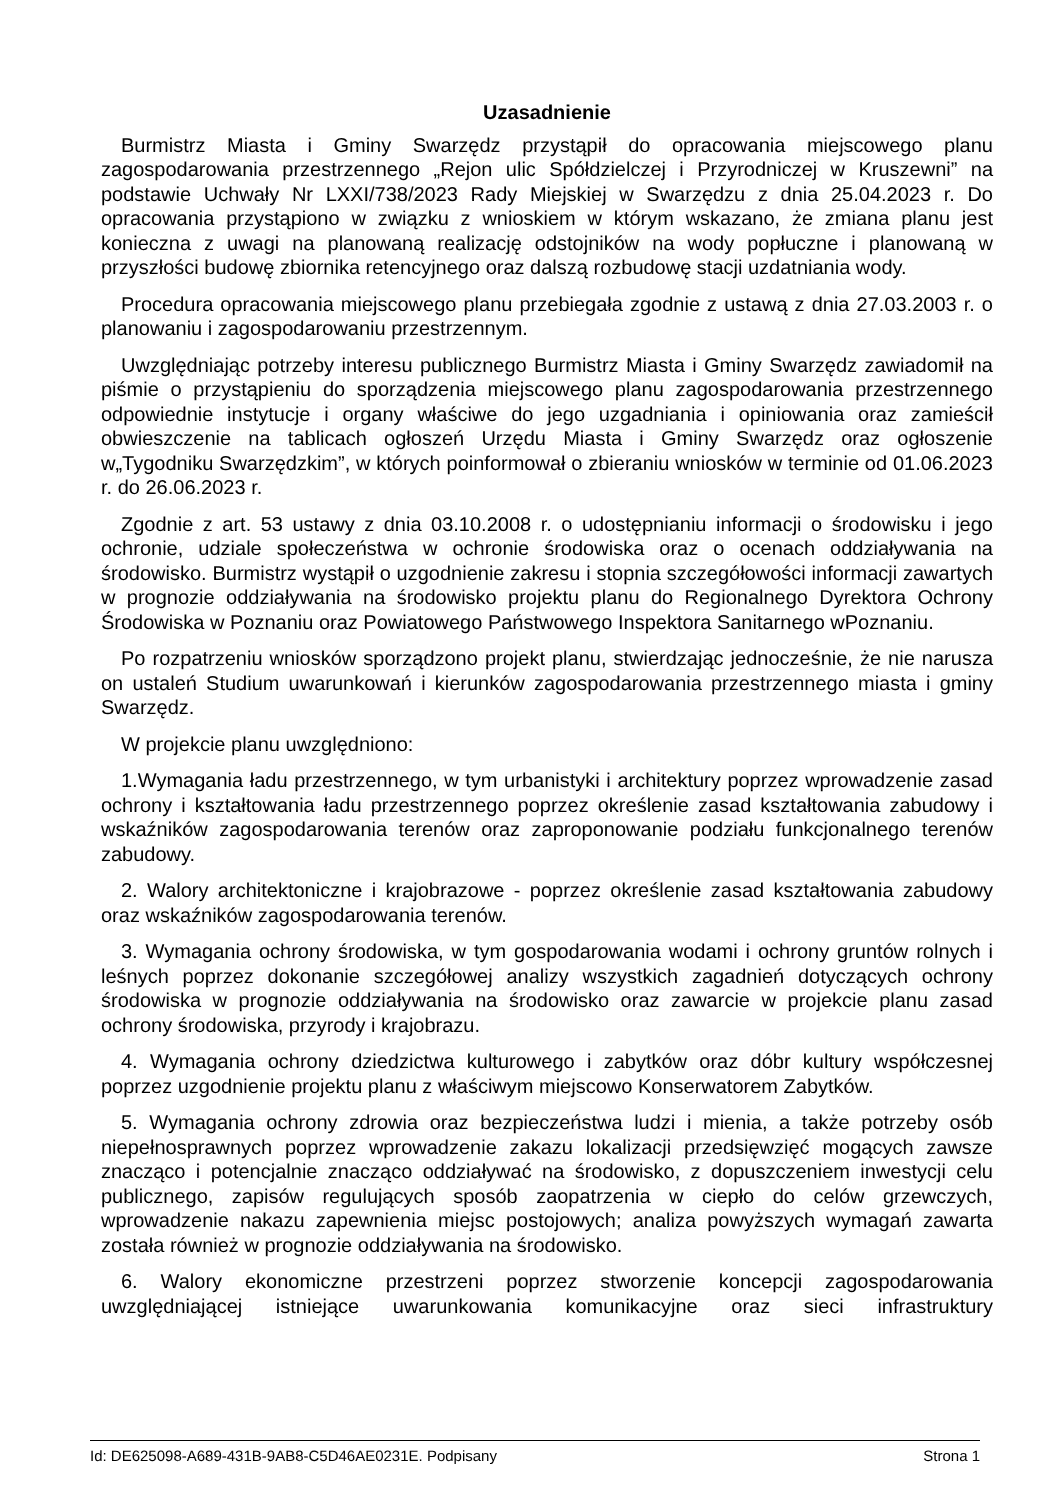Uzasadnienie
Burmistrz Miasta i Gminy Swarzędz przystąpił do opracowania miejscowego planu zagospodarowania przestrzennego „Rejon ulic Spółdzielczej i Przyrodniczej w Kruszewni” na podstawie Uchwały Nr LXXI/738/2023 Rady Miejskiej w Swarzędzu z dnia 25.04.2023 r. Do opracowania przystąpiono w związku z wnioskiem w którym wskazano, że zmiana planu jest konieczna z uwagi na planowaną realizację odstojników na wody popłuczne i planowaną w przyszłości budowę zbiornika retencyjnego oraz dalszą rozbudowę stacji uzdatniania wody.
Procedura opracowania miejscowego planu przebiegała zgodnie z ustawą z dnia 27.03.2003 r. o planowaniu i zagospodarowaniu przestrzennym.
Uwzględniając potrzeby interesu publicznego Burmistrz Miasta i Gminy Swarzędz zawiadomił na piśmie o przystąpieniu do sporządzenia miejscowego planu zagospodarowania przestrzennego odpowiednie instytucje i organy właściwe do jego uzgadniania i opiniowania oraz zamieścił obwieszczenie na tablicach ogłoszeń Urzędu Miasta i Gminy Swarzędz oraz ogłoszenie w„Tygodniku Swarzędzkim”, w których poinformował o zbieraniu wniosków w terminie od 01.06.2023 r. do 26.06.2023 r.
Zgodnie z art. 53 ustawy z dnia 03.10.2008 r. o udostępnianiu informacji o środowisku i jego ochronie, udziale społeczeństwa w ochronie środowiska oraz o ocenach oddziaływania na środowisko. Burmistrz wystąpił o uzgodnienie zakresu i stopnia szczegółowości informacji zawartych w prognozie oddziaływania na środowisko projektu planu do Regionalnego Dyrektora Ochrony Środowiska w Poznaniu oraz Powiatowego Państwowego Inspektora Sanitarnego wPoznaniu.
Po rozpatrzeniu wniosków sporządzono projekt planu, stwierdzając jednocześnie, że nie narusza on ustaleń Studium uwarunkowań i kierunków zagospodarowania przestrzennego miasta i gminy Swarzędz.
W projekcie planu uwzględniono:
1.Wymagania ładu przestrzennego, w tym urbanistyki i architektury poprzez wprowadzenie zasad ochrony i kształtowania ładu przestrzennego poprzez określenie zasad kształtowania zabudowy i wskaźników zagospodarowania terenów oraz zaproponowanie podziału funkcjonalnego terenów zabudowy.
2. Walory architektoniczne i krajobrazowe - poprzez określenie zasad kształtowania zabudowy oraz wskaźników zagospodarowania terenów.
3. Wymagania ochrony środowiska, w tym gospodarowania wodami i ochrony gruntów rolnych i leśnych poprzez dokonanie szczegółowej analizy wszystkich zagadnień dotyczących ochrony środowiska w prognozie oddziaływania na środowisko oraz zawarcie w projekcie planu zasad ochrony środowiska, przyrody i krajobrazu.
4. Wymagania ochrony dziedzictwa kulturowego i zabytków oraz dóbr kultury współczesnej poprzez uzgodnienie projektu planu z właściwym miejscowo Konserwatorem Zabytków.
5. Wymagania ochrony zdrowia oraz bezpieczeństwa ludzi i mienia, a także potrzeby osób niepełnosprawnych poprzez wprowadzenie zakazu lokalizacji przedsięwzięć mogących zawsze znacząco i potencjalnie znacząco oddziaływać na środowisko, z dopuszczeniem inwestycji celu publicznego, zapisów regulujących sposób zaopatrzenia w ciepło do celów grzewczych, wprowadzenie nakazu zapewnienia miejsc postojowych; analiza powyższych wymagań zawarta została również w prognozie oddziaływania na środowisko.
6. Walory ekonomiczne przestrzeni poprzez stworzenie koncepcji zagospodarowania uwzględniającej istniejące uwarunkowania komunikacyjne oraz sieci infrastruktury
Id: DE625098-A689-431B-9AB8-C5D46AE0231E. Podpisany Strona 1